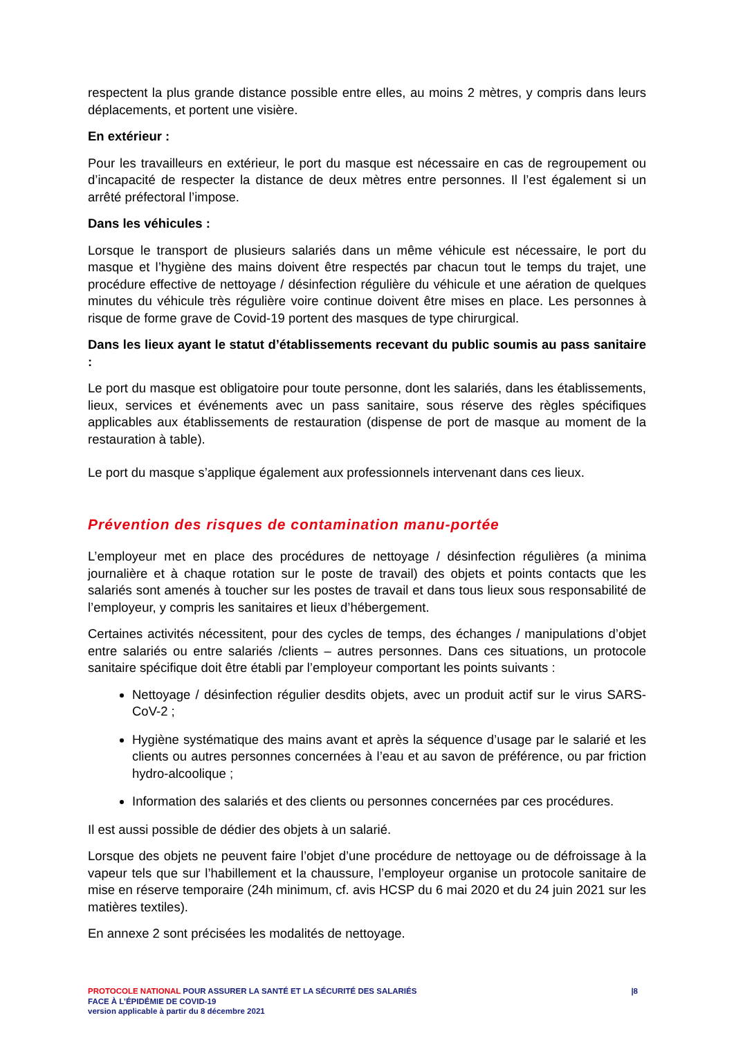respectent la plus grande distance possible entre elles, au moins 2 mètres, y compris dans leurs déplacements, et portent une visière.
En extérieur :
Pour les travailleurs en extérieur, le port du masque est nécessaire en cas de regroupement ou d’incapacité de respecter la distance de deux mètres entre personnes. Il l’est également si un arrêté préfectoral l’impose.
Dans les véhicules :
Lorsque le transport de plusieurs salariés dans un même véhicule est nécessaire, le port du masque et l’hygiène des mains doivent être respectés par chacun tout le temps du trajet, une procédure effective de nettoyage / désinfection régulière du véhicule et une aération de quelques minutes du véhicule très régulière voire continue doivent être mises en place. Les personnes à risque de forme grave de Covid-19 portent des masques de type chirurgical.
Dans les lieux ayant le statut d’établissements recevant du public soumis au pass sanitaire :
Le port du masque est obligatoire pour toute personne, dont les salariés, dans les établissements, lieux, services et événements avec un pass sanitaire, sous réserve des règles spécifiques applicables aux établissements de restauration (dispense de port de masque au moment de la restauration à table).
Le port du masque s’applique également aux professionnels intervenant dans ces lieux.
Prévention des risques de contamination manu-portée
L’employeur met en place des procédures de nettoyage / désinfection régulières (a minima journalière et à chaque rotation sur le poste de travail) des objets et points contacts que les salariés sont amenés à toucher sur les postes de travail et dans tous lieux sous responsabilité de l’employeur, y compris les sanitaires et lieux d’hébergement.
Certaines activités nécessitent, pour des cycles de temps, des échanges / manipulations d’objet entre salariés ou entre salariés /clients – autres personnes. Dans ces situations, un protocole sanitaire spécifique doit être établi par l’employeur comportant les points suivants :
Nettoyage / désinfection régulier desdits objets, avec un produit actif sur le virus SARS-CoV-2 ;
Hygiène systématique des mains avant et après la séquence d’usage par le salarié et les clients ou autres personnes concernées à l’eau et au savon de préférence, ou par friction hydro-alcoolique ;
Information des salariés et des clients ou personnes concernées par ces procédures.
Il est aussi possible de dédier des objets à un salarié.
Lorsque des objets ne peuvent faire l’objet d’une procédure de nettoyage ou de défroissage à la vapeur tels que sur l’habillement et la chaussure, l’employeur organise un protocole sanitaire de mise en réserve temporaire (24h minimum, cf. avis HCSP du 6 mai 2020 et du 24 juin 2021 sur les matières textiles).
En annexe 2 sont précisées les modalités de nettoyage.
PROTOCOLE NATIONAL POUR ASSURER LA SANTÉ ET LA SÉCURITÉ DES SALARIÉS
FACE À L’ÉPIDÉMIE DE COVID-19
version applicable à partir du 8 décembre 2021
|8